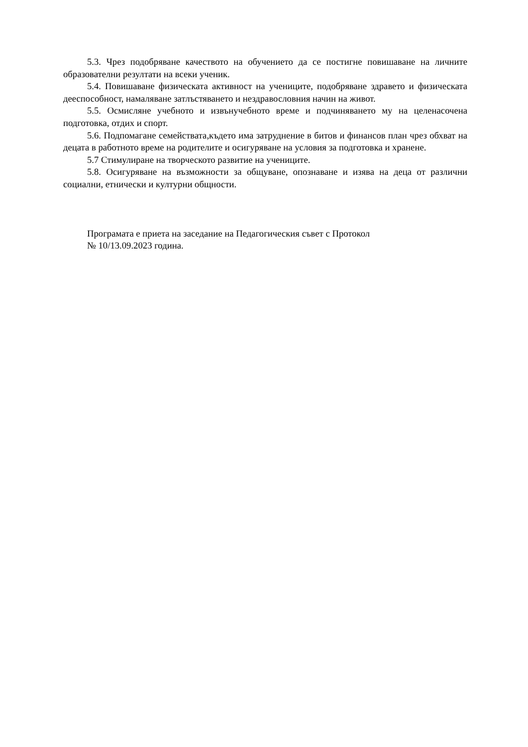5.3. Чрез подобряване качеството на обучението да се постигне повишаване на личните образователни резултати на всеки ученик.
5.4. Повишаване физическата активност на учениците, подобряване здравето и физическата дееспособност, намаляване затлъстяването и нездравословния начин на живот.
5.5. Осмисляне учебното и извънучебното време и подчиняването му на целенасочена подготовка, отдих и спорт.
5.6. Подпомагане семействата,където има затруднение в битов и финансов план чрез обхват на децата в работното време на родителите и осигуряване на условия за подготовка и хранене.
5.7 Стимулиране на творческото развитие на учениците.
5.8. Осигуряване на възможности за общуване, опознаване и изява на деца от различни социални, етнически и културни общности.
Програмата е приета на заседание на Педагогическия съвет с Протокол
№ 10/13.09.2023 година.